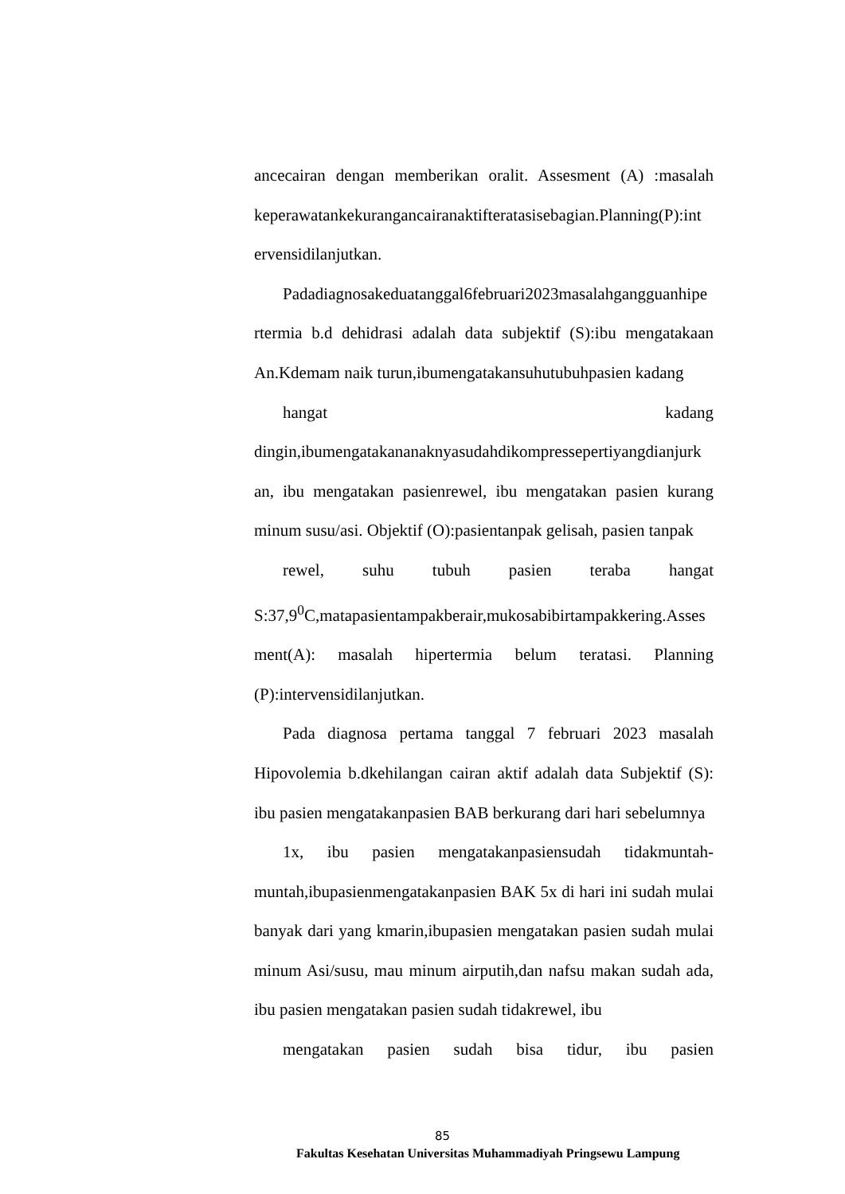ancecairan dengan memberikan oralit. Assesment (A) :masalah
keperawatankekurangancairanaktifteratasisebagian.Planning(P):int
ervensidilanjutkan.
Padadiagnosakeduatanggal6februari2023masalahgangguanhipe rtermia b.d dehidrasi adalah data subjektif (S):ibu mengatakaan An.Kdemam naik turun,ibumengatakansuhutubuhpasien kadang
hangat kadang
dingin,ibumengatakananaknyasudahdikompressepertiyangdianjurk an, ibu mengatakan pasienrewel, ibu mengatakan pasien kurang minum susu/asi. Objektif (O):pasientanpak gelisah, pasien tanpak
rewel, suhu tubuh pasien teraba hangat
S:37,9<sup>0</sup>C,matapasientampakberair,mukosabibirtampakkering.Asses ment(A): masalah hipertermia belum teratasi. Planning (P):intervensidilanjutkan.
Pada diagnosa pertama tanggal 7 februari 2023 masalah Hipovolemia b.dkehilangan cairan aktif adalah data Subjektif (S): ibu pasien mengatakanpasien BAB berkurang dari hari sebelumnya
1x, ibu pasien mengatakanpasiensudah tidakmuntah-
muntah,ibupasienmengatakanpasien BAK 5x di hari ini sudah mulai banyak dari yang kmarin,ibupasien mengatakan pasien sudah mulai minum Asi/susu, mau minum airputih,dan nafsu makan sudah ada, ibu pasien mengatakan pasien sudah tidakrewel, ibu
mengatakan pasien sudah bisa tidur, ibu pasien
85
Fakultas Kesehatan Universitas Muhammadiyah Pringsewu Lampung